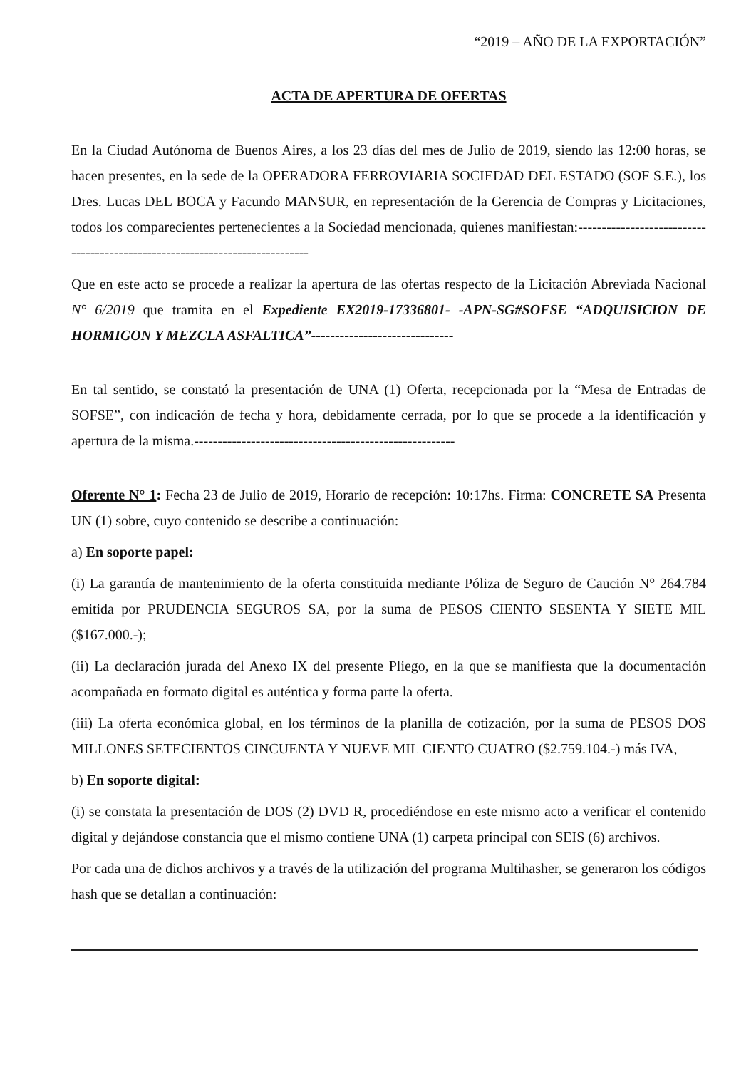“2019 – AÑO DE LA EXPORTACIÓN”
ACTA DE APERTURA DE OFERTAS
En la Ciudad Autónoma de Buenos Aires, a los 23 días del mes de Julio de 2019, siendo las 12:00 horas, se hacen presentes, en la sede de la OPERADORA FERROVIARIA SOCIEDAD DEL ESTADO (SOF S.E.), los Dres. Lucas DEL BOCA y Facundo MANSUR, en representación de la Gerencia de Compras y Licitaciones, todos los comparecientes pertenecientes a la Sociedad mencionada, quienes manifiestan:-----------------------------------------------------------------------------
Que en este acto se procede a realizar la apertura de las ofertas respecto de la Licitación Abreviada Nacional N° 6/2019 que tramita en el Expediente EX2019-17336801- -APN-SG#SOFSE “ADQUISICION DE HORMIGON Y MEZCLA ASFALTICA”------------------------------
En tal sentido, se constató la presentación de UNA (1) Oferta, recepcionada por la “Mesa de Entradas de SOFSE”, con indicación de fecha y hora, debidamente cerrada, por lo que se procede a la identificación y apertura de la misma.-------------------------------------------------------
Oferente N° 1: Fecha 23 de Julio de 2019, Horario de recepción: 10:17hs. Firma: CONCRETE SA Presenta UN (1) sobre, cuyo contenido se describe a continuación:
a) En soporte papel:
(i) La garantía de mantenimiento de la oferta constituida mediante Póliza de Seguro de Caución N° 264.784 emitida por PRUDENCIA SEGUROS SA, por la suma de PESOS CIENTO SESENTA Y SIETE MIL ($167.000.-);
(ii) La declaración jurada del Anexo IX del presente Pliego, en la que se manifiesta que la documentación acompañada en formato digital es auténtica y forma parte la oferta.
(iii) La oferta económica global, en los términos de la planilla de cotización, por la suma de PESOS DOS MILLONES SETECIENTOS CINCUENTA Y NUEVE MIL CIENTO CUATRO ($2.759.104.-) más IVA,
b) En soporte digital:
(i) se constata la presentación de DOS (2) DVD R, procediéndose en este mismo acto a verificar el contenido digital y dejándose constancia que el mismo contiene UNA (1) carpeta principal con SEIS (6) archivos.
Por cada una de dichos archivos y a través de la utilización del programa Multihasher, se generaron los códigos hash que se detallan a continuación: